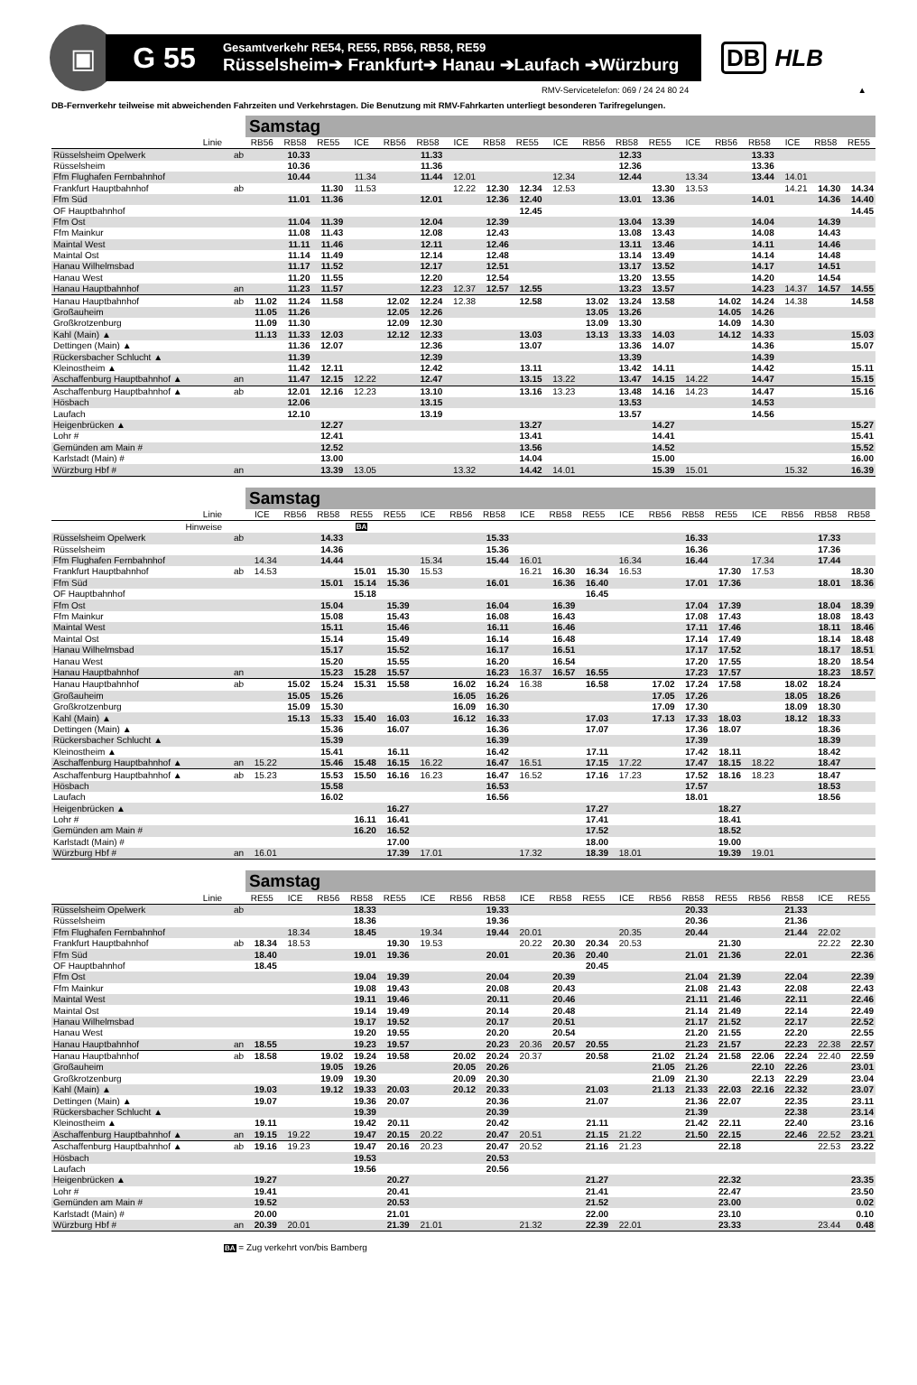▣
G 55
Gesamtverkehr RE54, RE55, RB56, RB58, RE59
Rüsselsheim➔ Frankfurt➔ Hanau ➔Laufach ➔Würzburg
DB HLB
RMV-Servicetelefon: 069 / 24 24 80 24 ▲
DB-Fernverkehr teilweise mit abweichenden Fahrzeiten und Verkehrstagen. Die Benutzung mit RMV-Fahrkarten unterliegt besonderen Tarifregelungen.
| | | Samstag | | | | | | | | | | | | | | | | | | |
| --- | --- | --- | --- | --- | --- | --- | --- | --- | --- | --- | --- | --- | --- | --- | --- | --- | --- | --- | --- | --- |
| Linie | | RB56 | RB58 | RE55 | ICE | RB56 | RB58 | ICE | RB58 | RE55 | ICE | RB56 | RB58 | RE55 | ICE | RB56 | RB58 | ICE | RB58 | RE55 |
| Rüsselsheim Opelwerk | ab | | 10.33 | | | | 11.33 | | | | | | 12.33 | | | | 13.33 | | | |
| Rüsselsheim | | | 10.36 | | | | 11.36 | | | | | | 12.36 | | | | 13.36 | | | |
| Ffm Flughafen Fernbahnhof | | | 10.44 | | 11.34 | | 11.44 | 12.01 | | | 12.34 | | 12.44 | | 13.34 | | 13.44 | 14.01 | | |
| Frankfurt Hauptbahnhof | ab | | | 11.30 | 11.53 | | | 12.22 | 12.30 | 12.34 | 12.53 | | | 13.30 | 13.53 | | | 14.21 | 14.30 | 14.34 |
| Ffm Süd | | | 11.01 | 11.36 | | | 12.01 | | 12.36 | 12.40 | | | 13.01 | 13.36 | | | 14.01 | | 14.36 | 14.40 |
| OF Hauptbahnhof | | | | | | | | | | 12.45 | | | | | | | | | | 14.45 |
| Ffm Ost | | | 11.04 | 11.39 | | | 12.04 | | 12.39 | | | | 13.04 | 13.39 | | | 14.04 | | 14.39 | |
| Ffm Mainkur | | | 11.08 | 11.43 | | | 12.08 | | 12.43 | | | | 13.08 | 13.43 | | | 14.08 | | 14.43 | |
| Maintal West | | | 11.11 | 11.46 | | | 12.11 | | 12.46 | | | | 13.11 | 13.46 | | | 14.11 | | 14.46 | |
| Maintal Ost | | | 11.14 | 11.49 | | | 12.14 | | 12.48 | | | | 13.14 | 13.49 | | | 14.14 | | 14.48 | |
| Hanau Wilhelmsbad | | | 11.17 | 11.52 | | | 12.17 | | 12.51 | | | | 13.17 | 13.52 | | | 14.17 | | 14.51 | |
| Hanau West | | | 11.20 | 11.55 | | | 12.20 | | 12.54 | | | | 13.20 | 13.55 | | | 14.20 | | 14.54 | |
| Hanau Hauptbahnhof | an | | 11.23 | 11.57 | | | 12.23 | 12.37 | 12.57 | 12.55 | | | 13.23 | 13.57 | | | 14.23 | 14.37 | 14.57 | 14.55 |
| Hanau Hauptbahnhof | ab | 11.02 | 11.24 | 11.58 | | 12.02 | 12.24 | 12.38 | | 12.58 | | 13.02 | 13.24 | 13.58 | | 14.02 | 14.24 | 14.38 | | 14.58 |
| Großauheim | | 11.05 | 11.26 | | | 12.05 | 12.26 | | | | | 13.05 | 13.26 | | | 14.05 | 14.26 | | | |
| Großkrotzenburg | | 11.09 | 11.30 | | | 12.09 | 12.30 | | | | | 13.09 | 13.30 | | | 14.09 | 14.30 | | | |
| Kahl (Main) ▲ | | 11.13 | 11.33 | 12.03 | | 12.12 | 12.33 | | | 13.03 | | 13.13 | 13.33 | 14.03 | | 14.12 | 14.33 | | | 15.03 |
| Dettingen (Main) ▲ | | | 11.36 | 12.07 | | | 12.36 | | | 13.07 | | | 13.36 | 14.07 | | | 14.36 | | | 15.07 |
| Rückersbacher Schlucht ▲ | | | 11.39 | | | | 12.39 | | | | | | 13.39 | | | | 14.39 | | | |
| Kleinostheim ▲ | | | 11.42 | 12.11 | | | 12.42 | | | 13.11 | | | 13.42 | 14.11 | | | 14.42 | | | 15.11 |
| Aschaffenburg Hauptbahnhof ▲ | an | | 11.47 | 12.15 | 12.22 | | 12.47 | | | 13.15 | 13.22 | | 13.47 | 14.15 | 14.22 | | 14.47 | | | 15.15 |
| Aschaffenburg Hauptbahnhof ▲ | ab | | 12.01 | 12.16 | 12.23 | | 13.10 | | | 13.16 | 13.23 | | 13.48 | 14.16 | 14.23 | | 14.47 | | | 15.16 |
| Hösbach | | | 12.06 | | | | 13.15 | | | | | | 13.53 | | | | 14.53 | | | |
| Laufach | | | 12.10 | | | | 13.19 | | | | | | 13.57 | | | | 14.56 | | | |
| Heigenbrücken ▲ | | | | 12.27 | | | | | | 13.27 | | | | 14.27 | | | | | | 15.27 |
| Lohr # | | | | 12.41 | | | | | | 13.41 | | | | 14.41 | | | | | | 15.41 |
| Gemünden am Main # | | | | 12.52 | | | | | | 13.56 | | | | 14.52 | | | | | | 15.52 |
| Karlstadt (Main) # | | | | 13.00 | | | | | | 14.04 | | | | 15.00 | | | | | | 16.00 |
| Würzburg Hbf # | an | | | 13.39 | 13.05 | | | 13.32 | | 14.42 | 14.01 | | | 15.39 | 15.01 | | | 15.32 | | 16.39 |
| | | Samstag | | | | | | | | | | | | | | | | | | |
| --- | --- | --- | --- | --- | --- | --- | --- | --- | --- | --- | --- | --- | --- | --- | --- | --- | --- | --- | --- | --- |
| Linie | | ICE | RB56 | RB58 | RE55 | RE55 | ICE | RB56 | RB58 | ICE | RB58 | RE55 | ICE | RB56 | RB58 | RE55 | ICE | RB56 | RB58 | RB58 |
| Hinweise | | | | | BA | | | | | | | | | | | | | | | |
| Rüsselsheim Opelwerk | ab | | | 14.33 | | | | | 15.33 | | | | | | 16.33 | | | | 17.33 | |
| Rüsselsheim | | | | 14.36 | | | | | 15.36 | | | | | | 16.36 | | | | 17.36 | |
| Ffm Flughafen Fernbahnhof | | 14.34 | | 14.44 | | | 15.34 | | 15.44 | 16.01 | | | 16.34 | | 16.44 | | 17.34 | | 17.44 | |
| Frankfurt Hauptbahnhof | ab | 14.53 | | | 15.01 | 15.30 | 15.53 | | | 16.21 | 16.30 | 16.34 | 16.53 | | | 17.30 | 17.53 | | | 18.30 |
| Ffm Süd | | | | 15.01 | 15.14 | 15.36 | | | 16.01 | | 16.36 | 16.40 | | | 17.01 | 17.36 | | | 18.01 | 18.36 |
| OF Hauptbahnhof | | | | | 15.18 | | | | | | | 16.45 | | | | | | | | |
| Ffm Ost | | | | 15.04 | | 15.39 | | | 16.04 | | 16.39 | | | | 17.04 | 17.39 | | | 18.04 | 18.39 |
| Ffm Mainkur | | | | 15.08 | | 15.43 | | | 16.08 | | 16.43 | | | | 17.08 | 17.43 | | | 18.08 | 18.43 |
| Maintal West | | | | 15.11 | | 15.46 | | | 16.11 | | 16.46 | | | | 17.11 | 17.46 | | | 18.11 | 18.46 |
| Maintal Ost | | | | 15.14 | | 15.49 | | | 16.14 | | 16.48 | | | | 17.14 | 17.49 | | | 18.14 | 18.48 |
| Hanau Wilhelmsbad | | | | 15.17 | | 15.52 | | | 16.17 | | 16.51 | | | | 17.17 | 17.52 | | | 18.17 | 18.51 |
| Hanau West | | | | 15.20 | | 15.55 | | | 16.20 | | 16.54 | | | | 17.20 | 17.55 | | | 18.20 | 18.54 |
| Hanau Hauptbahnhof | an | | | 15.23 | 15.28 | 15.57 | | | 16.23 | 16.37 | 16.57 | 16.55 | | | 17.23 | 17.57 | | | 18.23 | 18.57 |
| Hanau Hauptbahnhof | ab | | 15.02 | 15.24 | 15.31 | 15.58 | | 16.02 | 16.24 | 16.38 | | 16.58 | | 17.02 | 17.24 | 17.58 | | 18.02 | 18.24 | |
| Großauheim | | | 15.05 | 15.26 | | | | 16.05 | 16.26 | | | | | 17.05 | 17.26 | | | 18.05 | 18.26 | |
| Großkrotzenburg | | | 15.09 | 15.30 | | | | 16.09 | 16.30 | | | | | 17.09 | 17.30 | | | 18.09 | 18.30 | |
| Kahl (Main) ▲ | | | 15.13 | 15.33 | 15.40 | 16.03 | | 16.12 | 16.33 | | | 17.03 | | 17.13 | 17.33 | 18.03 | | 18.12 | 18.33 | |
| Dettingen (Main) ▲ | | | | 15.36 | | 16.07 | | | 16.36 | | | 17.07 | | | 17.36 | 18.07 | | | 18.36 | |
| Rückersbacher Schlucht ▲ | | | | 15.39 | | | | | 16.39 | | | | | | 17.39 | | | | 18.39 | |
| Kleinostheim ▲ | | | | 15.41 | | 16.11 | | | 16.42 | | | 17.11 | | | 17.42 | 18.11 | | | 18.42 | |
| Aschaffenburg Hauptbahnhof ▲ | an | 15.22 | | 15.46 | 15.48 | 16.15 | 16.22 | | 16.47 | 16.51 | | 17.15 | 17.22 | | 17.47 | 18.15 | 18.22 | | 18.47 | |
| Aschaffenburg Hauptbahnhof ▲ | ab | 15.23 | | 15.53 | 15.50 | 16.16 | 16.23 | | 16.47 | 16.52 | | 17.16 | 17.23 | | 17.52 | 18.16 | 18.23 | | 18.47 | |
| Hösbach | | | | 15.58 | | | | | 16.53 | | | | | | 17.57 | | | | 18.53 | |
| Laufach | | | | 16.02 | | | | | 16.56 | | | | | | 18.01 | | | | 18.56 | |
| Heigenbrücken ▲ | | | | | | 16.27 | | | | | | 17.27 | | | | 18.27 | | | | |
| Lohr # | | | | | 16.11 | 16.41 | | | | | | 17.41 | | | | 18.41 | | | | |
| Gemünden am Main # | | | | | 16.20 | 16.52 | | | | | | 17.52 | | | | 18.52 | | | | |
| Karlstadt (Main) # | | | | | | 17.00 | | | | | | 18.00 | | | | 19.00 | | | | |
| Würzburg Hbf # | an | 16.01 | | | | 17.39 | 17.01 | | | 17.32 | | 18.39 | 18.01 | | | 19.39 | 19.01 | | | |
| | | Samstag | | | | | | | | | | | | | | | | | | |
| --- | --- | --- | --- | --- | --- | --- | --- | --- | --- | --- | --- | --- | --- | --- | --- | --- | --- | --- | --- | --- |
| Linie | | RE55 | ICE | RB56 | RB58 | RE55 | ICE | RB56 | RB58 | ICE | RB58 | RE55 | ICE | RB56 | RB58 | RE55 | RB56 | RB58 | ICE | RE55 |
| Rüsselsheim Opelwerk | ab | | | | 18.33 | | | | 19.33 | | | | | | 20.33 | | | 21.33 | | |
| Rüsselsheim | | | | | 18.36 | | | | 19.36 | | | | | | 20.36 | | | 21.36 | | |
| Ffm Flughafen Fernbahnhof | | | 18.34 | | 18.45 | | 19.34 | | 19.44 | 20.01 | | | 20.35 | | 20.44 | | | 21.44 | 22.02 | |
| Frankfurt Hauptbahnhof | ab | 18.34 | 18.53 | | | 19.30 | 19.53 | | | 20.22 | 20.30 | 20.34 | 20.53 | | | 21.30 | | | 22.22 | 22.30 |
| Ffm Süd | | 18.40 | | | 19.01 | 19.36 | | | 20.01 | | 20.36 | 20.40 | | | 21.01 | 21.36 | | 22.01 | | 22.36 |
| OF Hauptbahnhof | | 18.45 | | | | | | | | | | 20.45 | | | | | | | | |
| Ffm Ost | | | | | 19.04 | 19.39 | | | 20.04 | | 20.39 | | | | 21.04 | 21.39 | | 22.04 | | 22.39 |
| Ffm Mainkur | | | | | 19.08 | 19.43 | | | 20.08 | | 20.43 | | | | 21.08 | 21.43 | | 22.08 | | 22.43 |
| Maintal West | | | | | 19.11 | 19.46 | | | 20.11 | | 20.46 | | | | 21.11 | 21.46 | | 22.11 | | 22.46 |
| Maintal Ost | | | | | 19.14 | 19.49 | | | 20.14 | | 20.48 | | | | 21.14 | 21.49 | | 22.14 | | 22.49 |
| Hanau Wilhelmsbad | | | | | 19.17 | 19.52 | | | 20.17 | | 20.51 | | | | 21.17 | 21.52 | | 22.17 | | 22.52 |
| Hanau West | | | | | 19.20 | 19.55 | | | 20.20 | | 20.54 | | | | 21.20 | 21.55 | | 22.20 | | 22.55 |
| Hanau Hauptbahnhof | an | 18.55 | | | 19.23 | 19.57 | | | 20.23 | 20.36 | 20.57 | 20.55 | | | 21.23 | 21.57 | | 22.23 | 22.38 | 22.57 |
| Hanau Hauptbahnhof | ab | 18.58 | | 19.02 | 19.24 | 19.58 | | 20.02 | 20.24 | 20.37 | | 20.58 | | 21.02 | 21.24 | 21.58 | 22.06 | 22.24 | 22.40 | 22.59 |
| Großauheim | | | | 19.05 | 19.26 | | | 20.05 | 20.26 | | | | | 21.05 | 21.26 | | 22.10 | 22.26 | | 23.01 |
| Großkrotzenburg | | | | 19.09 | 19.30 | | | 20.09 | 20.30 | | | | | 21.09 | 21.30 | | 22.13 | 22.29 | | 23.04 |
| Kahl (Main) ▲ | | 19.03 | | 19.12 | 19.33 | 20.03 | | 20.12 | 20.33 | | | 21.03 | | 21.13 | 21.33 | 22.03 | 22.16 | 22.32 | | 23.07 |
| Dettingen (Main) ▲ | | 19.07 | | | 19.36 | 20.07 | | | 20.36 | | | 21.07 | | | 21.36 | 22.07 | | 22.35 | | 23.11 |
| Rückersbacher Schlucht ▲ | | | | | 19.39 | | | | 20.39 | | | | | | 21.39 | | | 22.38 | | 23.14 |
| Kleinostheim ▲ | | 19.11 | | | 19.42 | 20.11 | | | 20.42 | | | 21.11 | | | 21.42 | 22.11 | | 22.40 | | 23.16 |
| Aschaffenburg Hauptbahnhof ▲ | an | 19.15 | 19.22 | | 19.47 | 20.15 | 20.22 | | 20.47 | 20.51 | | 21.15 | 21.22 | | 21.50 | 22.15 | | 22.46 | 22.52 | 23.21 |
| Aschaffenburg Hauptbahnhof ▲ | ab | 19.16 | 19.23 | | 19.47 | 20.16 | 20.23 | | 20.47 | 20.52 | | 21.16 | 21.23 | | | 22.18 | | | 22.53 | 23.22 |
| Hösbach | | | | | 19.53 | | | | 20.53 | | | | | | | | | | | |
| Laufach | | | | | 19.56 | | | | 20.56 | | | | | | | | | | | |
| Heigenbrücken ▲ | | 19.27 | | | | 20.27 | | | | | | 21.27 | | | | 22.32 | | | | 23.35 |
| Lohr # | | 19.41 | | | | 20.41 | | | | | | 21.41 | | | | 22.47 | | | | 23.50 |
| Gemünden am Main # | | 19.52 | | | | 20.53 | | | | | | 21.52 | | | | 23.00 | | | | 0.02 |
| Karlstadt (Main) # | | 20.00 | | | | 21.01 | | | | | | 22.00 | | | | 23.10 | | | | 0.10 |
| Würzburg Hbf # | an | 20.39 | 20.01 | | | 21.39 | 21.01 | | | 21.32 | | 22.39 | 22.01 | | | 23.33 | | | 23.44 | 0.48 |
BA = Zug verkehrt von/bis Bamberg